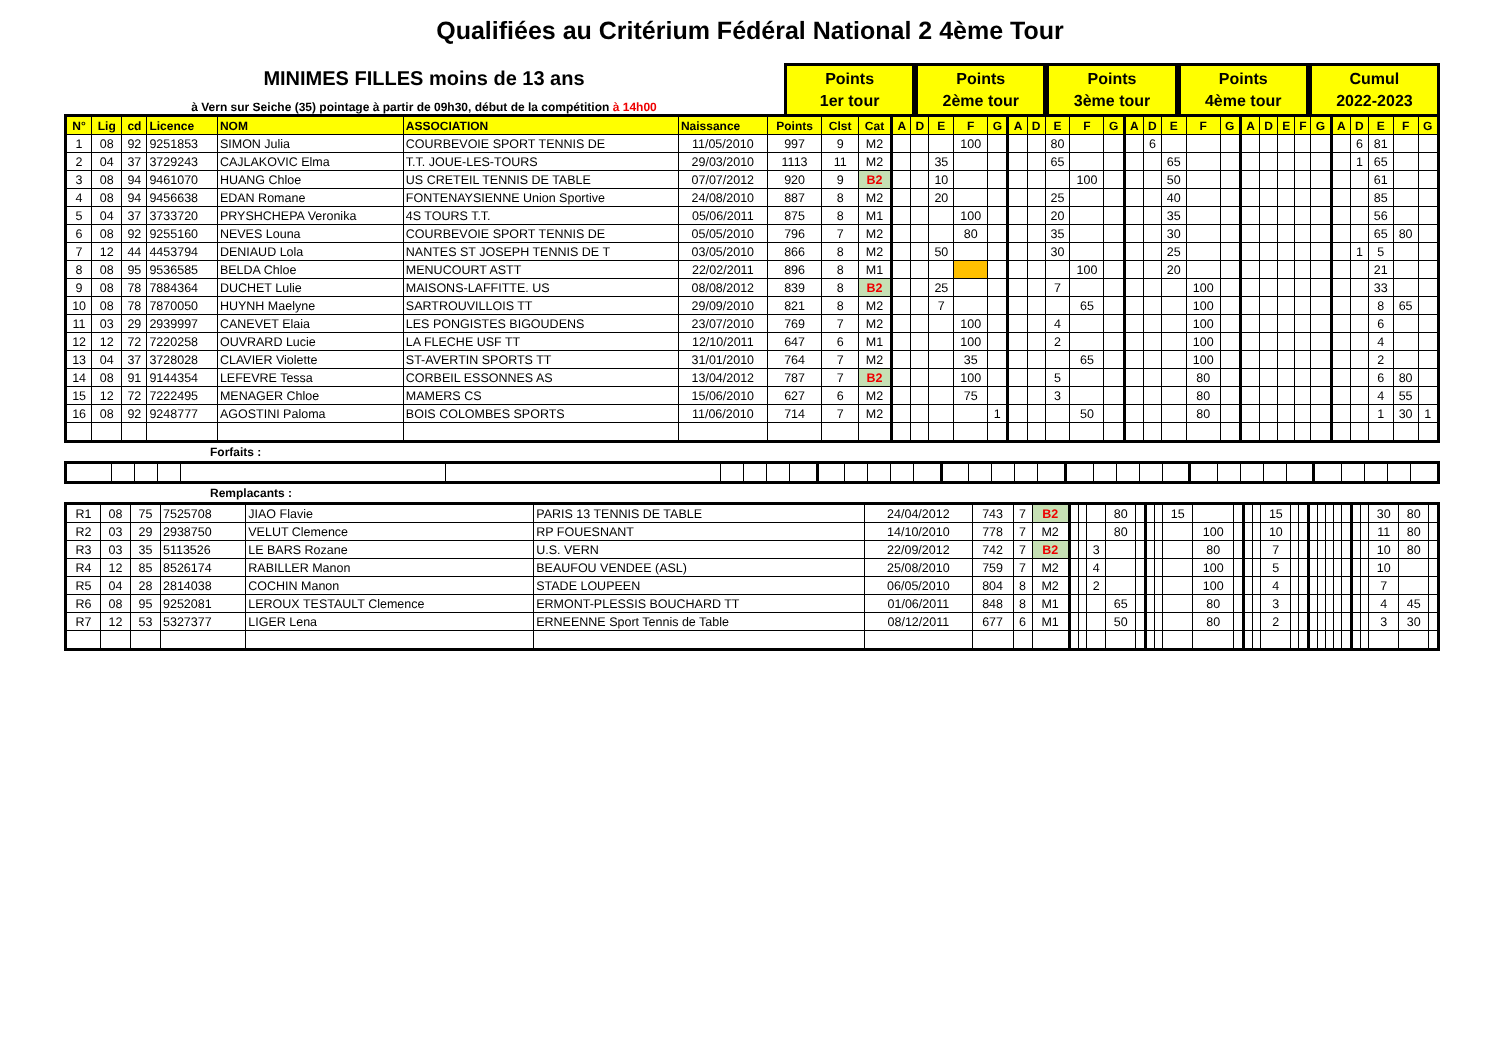Qualifiées au Critérium Fédéral National 2 4ème Tour
MINIMES FILLES moins de 13 ans
à Vern sur Seiche (35) pointage à partir de 09h30, début de la compétition à 14h00
Points
1er tour
Points
2ème tour
Points
3ème tour
Points
4ème tour
Cumul
2022-2023
| N° | Lig | cd | Licence | NOM | ASSOCIATION | Naissance | Points | Clst | Cat | A | D | E | F | G | A | D | E | F | G | A | D | E | F | G | A | D | E | F | G | A | D | E | F | G |
| --- | --- | --- | --- | --- | --- | --- | --- | --- | --- | --- | --- | --- | --- | --- | --- | --- | --- | --- | --- | --- | --- | --- | --- | --- | --- | --- | --- | --- | --- | --- | --- | --- | --- | --- |
| 1 | 08 | 92 | 9251853 | SIMON Julia | COURBEVOIE SPORT TENNIS DE | 11/05/2010 | 997 | 9 | M2 | | | | 100 | | | | 80 | | | | 6 | | | | | | | | | | 6 | 81 | | |
| 2 | 04 | 37 | 3729243 | CAJLAKOVIC Elma | T.T. JOUE-LES-TOURS | 29/03/2010 | 1113 | 11 | M2 | | | 35 | | | | | 65 | | | | | 65 | | | | | | | | | 1 | 65 | | |
| 3 | 08 | 94 | 9461070 | HUANG Chloe | US CRETEIL TENNIS DE TABLE | 07/07/2012 | 920 | 9 | B2 | | | 10 | | | | | | 100 | | | | 50 | | | | | | | | | | 61 | | |
| 4 | 08 | 94 | 9456638 | EDAN Romane | FONTENAYSIENNE Union Sportive | 24/08/2010 | 887 | 8 | M2 | | | 20 | | | | | 25 | | | | | 40 | | | | | | | | | | 85 | | |
| 5 | 04 | 37 | 3733720 | PRYSHCHEPA Veronika | 4S TOURS T.T. | 05/06/2011 | 875 | 8 | M1 | | | | 100 | | | | 20 | | | | | 35 | | | | | | | | | | 56 | | |
| 6 | 08 | 92 | 9255160 | NEVES Louna | COURBEVOIE SPORT TENNIS DE | 05/05/2010 | 796 | 7 | M2 | | | | 80 | | | | 35 | | | | | 30 | | | | | | | | | | 65 | 80 | |
| 7 | 12 | 44 | 4453794 | DENIAUD Lola | NANTES ST JOSEPH TENNIS DE T | 03/05/2010 | 866 | 8 | M2 | | | 50 | | | | | 30 | | | | | 25 | | | | | | | | | 1 | 5 | | |
| 8 | 08 | 95 | 9536585 | BELDA Chloe | MENUCOURT ASTT | 22/02/2011 | 896 | 8 | M1 | | | | | | | | | 100 | | | | 20 | | | | | | | | | | 21 | | |
| 9 | 08 | 78 | 7884364 | DUCHET Lulie | MAISONS-LAFFITTE. US | 08/08/2012 | 839 | 8 | B2 | | | 25 | | | | | 7 | | | | | | 100 | | | | | | | | | 33 | | |
| 10 | 08 | 78 | 7870050 | HUYNH Maelyne | SARTROUVILLOIS TT | 29/09/2010 | 821 | 8 | M2 | | | 7 | | | | | | 65 | | | | | 100 | | | | | | | | | 8 | 65 | |
| 11 | 03 | 29 | 2939997 | CANEVET Elaia | LES PONGISTES BIGOUDENS | 23/07/2010 | 769 | 7 | M2 | | | | 100 | | | | 4 | | | | | | 100 | | | | | | | | | 6 | | |
| 12 | 12 | 72 | 7220258 | OUVRARD Lucie | LA FLECHE USF TT | 12/10/2011 | 647 | 6 | M1 | | | | 100 | | | | 2 | | | | | | 100 | | | | | | | | | 4 | | |
| 13 | 04 | 37 | 3728028 | CLAVIER Violette | ST-AVERTIN SPORTS TT | 31/01/2010 | 764 | 7 | M2 | | | | 35 | | | | | 65 | | | | | 100 | | | | | | | | | 2 | | |
| 14 | 08 | 91 | 9144354 | LEFEVRE Tessa | CORBEIL ESSONNES AS | 13/04/2012 | 787 | 7 | B2 | | | | 100 | | | | 5 | | | | | | 80 | | | | | | | | | 6 | 80 | |
| 15 | 12 | 72 | 7222495 | MENAGER Chloe | MAMERS CS | 15/06/2010 | 627 | 6 | M2 | | | | 75 | | | | 3 | | | | | | 80 | | | | | | | | | 4 | 55 | |
| 16 | 08 | 92 | 9248777 | AGOSTINI Paloma | BOIS COLOMBES SPORTS | 11/06/2010 | 714 | 7 | M2 | | | | | 1 | | | | 50 | | | | | 80 | | | | | | | | | 1 | 30 | 1 |
Forfaits :
Remplacants :
| R1 | 08 | 75 | 7525708 | JIAO Flavie | PARIS 13 TENNIS DE TABLE | 24/04/2012 | 743 | 7 | B2 | | | | 80 | | | | 15 | | | | | 15 | | | | | | | | | | 30 | 80 | |
| R2 | 03 | 29 | 2938750 | VELUT Clemence | RP FOUESNANT | 14/10/2010 | 778 | 7 | M2 | | | | 80 | | | | | 100 | | | | 10 | | | | | | | | | | 11 | 80 | |
| R3 | 03 | 35 | 5113526 | LE BARS Rozane | U.S. VERN | 22/09/2012 | 742 | 7 | B2 | | | 3 | | | | | | 80 | | | | 7 | | | | | | | | | | 10 | 80 | |
| R4 | 12 | 85 | 8526174 | RABILLER Manon | BEAUFOU VENDEE (ASL) | 25/08/2010 | 759 | 7 | M2 | | | 4 | | | | | | 100 | | | | 5 | | | | | | | | | | 10 | | |
| R5 | 04 | 28 | 2814038 | COCHIN Manon | STADE LOUPEEN | 06/05/2010 | 804 | 8 | M2 | | | 2 | | | | | | 100 | | | | 4 | | | | | | | | | | 7 | | |
| R6 | 08 | 95 | 9252081 | LEROUX TESTAULT Clemence | ERMONT-PLESSIS BOUCHARD TT | 01/06/2011 | 848 | 8 | M1 | | | | 65 | | | | | 80 | | | | 3 | | | | | | | | | | 4 | 45 | |
| R7 | 12 | 53 | 5327377 | LIGER Lena | ERNEENNE Sport Tennis de Table | 08/12/2011 | 677 | 6 | M1 | | | | 50 | | | | | 80 | | | | 2 | | | | | | | | | | 3 | 30 | |